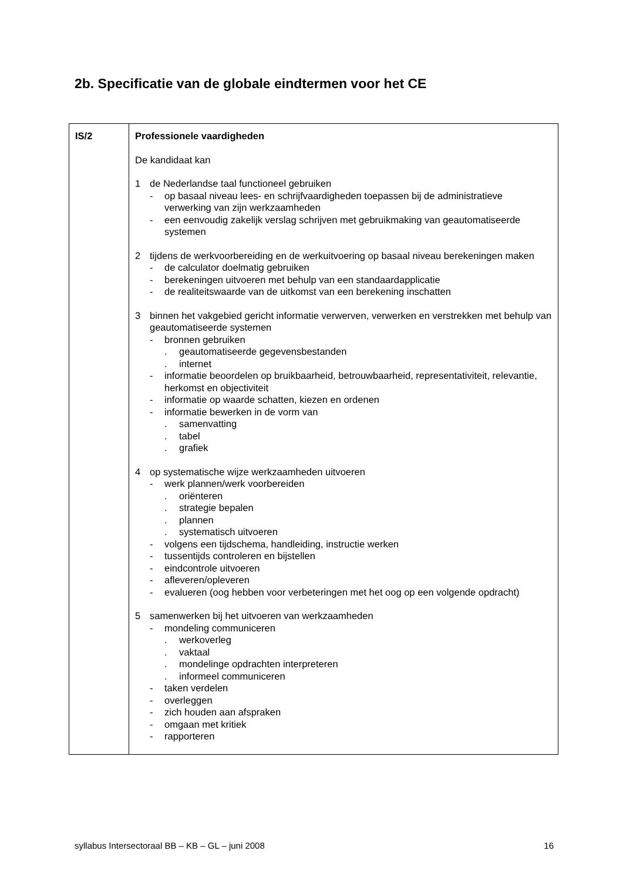2b. Specificatie van de globale eindtermen voor het CE
| IS/2 | Professionele vaardigheden De kandidaat kan 1 de Nederlandse taal functioneel gebruiken - op basaal niveau lees- en schrijfvaardigheden toepassen bij de administratieve verwerking van zijn werkzaamheden - een eenvoudig zakelijk verslag schrijven met gebruikmaking van geautomatiseerde systemen 2 tijdens de werkvoorbereiding en de werkuitvoering op basaal niveau berekeningen maken - de calculator doelmatig gebruiken - berekeningen uitvoeren met behulp van een standaardapplicatie - de realiteitswaarde van de uitkomst van een berekening inschatten 3 binnen het vakgebied gericht informatie verwerven, verwerken en verstrekken met behulp van geautomatiseerde systemen - bronnen gebruiken . geautomatiseerde gegevensbestanden . internet - informatie beoordelen op bruikbaarheid, betrouwbaarheid, representativiteit, relevantie, herkomst en objectiviteit - informatie op waarde schatten, kiezen en ordenen - informatie bewerken in de vorm van . samenvatting . tabel . grafiek 4 op systematische wijze werkzaamheden uitvoeren - werk plannen/werk voorbereiden . oriënteren . strategie bepalen . plannen . systematisch uitvoeren - volgens een tijdschema, handleiding, instructie werken - tussentijds controleren en bijstellen - eindcontrole uitvoeren - afleveren/opleveren - evalueren (oog hebben voor verbeteringen met het oog op een volgende opdracht) 5 samenwerken bij het uitvoeren van werkzaamheden - mondeling communiceren . werkoverleg . vaktaal . mondelinge opdrachten interpreteren . informeel communiceren - taken verdelen - overleggen - zich houden aan afspraken - omgaan met kritiek - rapporteren |
syllabus Intersectoraal BB – KB – GL – juni 2008 16